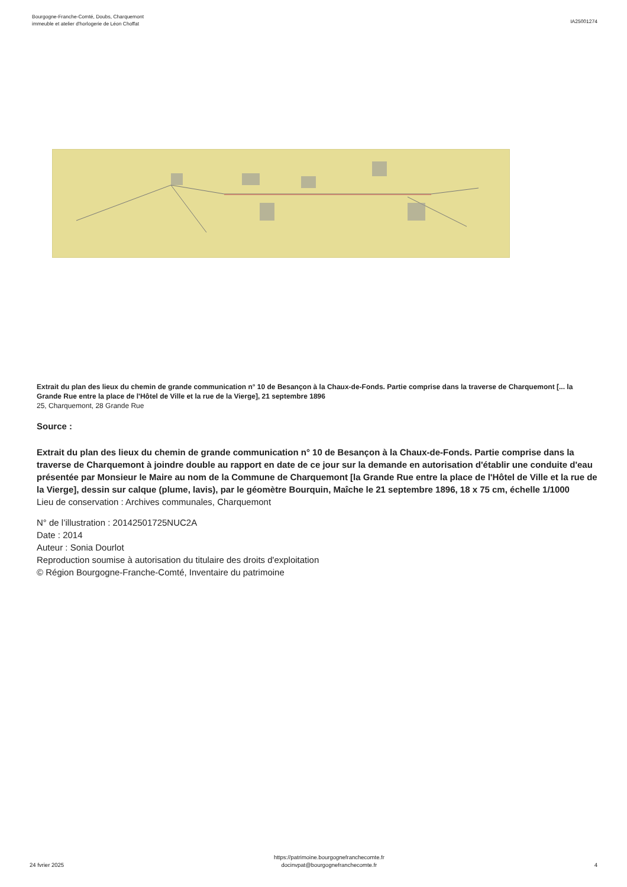Bourgogne-Franche-Comté, Doubs, Charquemont
immeuble et atelier d'horlogerie de Léon Choffat
IA25001274
Extrait du plan des lieux du chemin de grande communication n° 10 de Besançon à la Chaux-de-Fonds. Partie comprise dans la traverse de Charquemont [... la Grande Rue entre la place de l'Hôtel de Ville et la rue de la Vierge], 21 septembre 1896
25, Charquemont, 28 Grande Rue
Source :
Extrait du plan des lieux du chemin de grande communication n° 10 de Besançon à la Chaux-de-Fonds. Partie comprise dans la traverse de Charquemont à joindre double au rapport en date de ce jour sur la demande en autorisation d'établir une conduite d'eau présentée par Monsieur le Maire au nom de la Commune de Charquemont [la Grande Rue entre la place de l'Hôtel de Ville et la rue de la Vierge], dessin sur calque (plume, lavis), par le géomètre Bourquin, Maîche le 21 septembre 1896, 18 x 75 cm, échelle 1/1000
Lieu de conservation : Archives communales, Charquemont
N° de l’illustration : 20142501725NUC2A
Date : 2014
Auteur : Sonia Dourlot
Reproduction soumise à autorisation du titulaire des droits d'exploitation
© Région Bourgogne-Franche-Comté, Inventaire du patrimoine
24 fvrier 2025
https://patrimoine.bourgognefranchecomte.fr
docinvpat@bourgognefranchecomte.fr
4